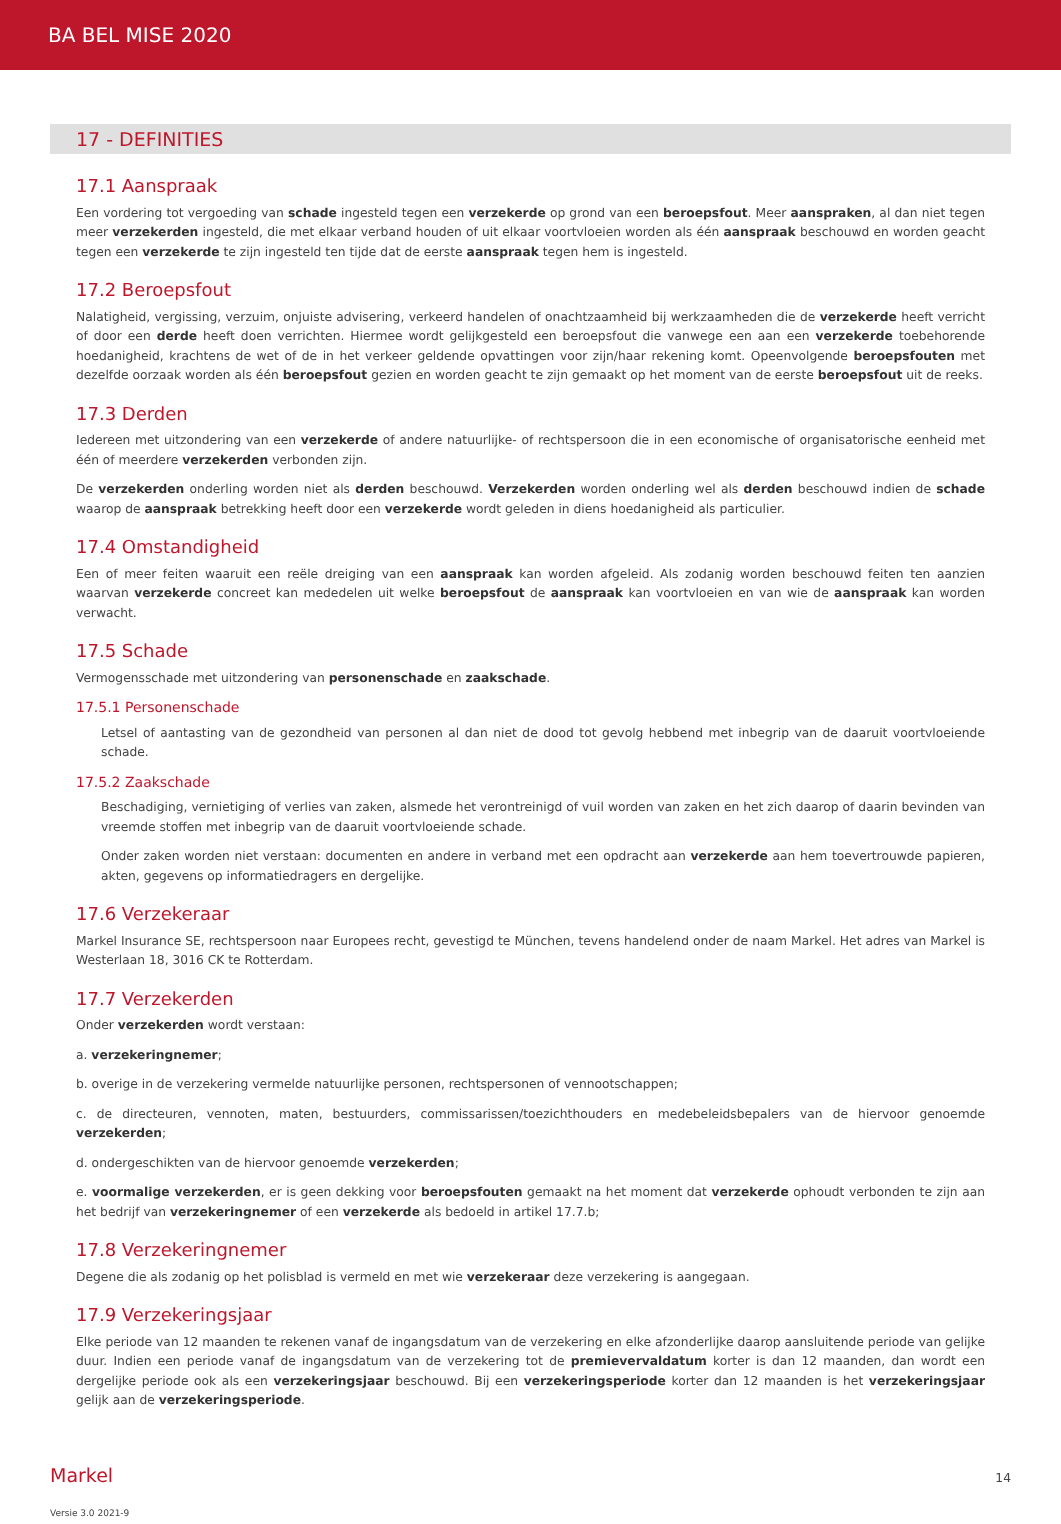BA BEL MISE 2020
17 - DEFINITIES
17.1 Aanspraak
Een vordering tot vergoeding van schade ingesteld tegen een verzekerde op grond van een beroepsfout. Meer aanspraken, al dan niet tegen meer verzekerden ingesteld, die met elkaar verband houden of uit elkaar voortvloeien worden als één aanspraak beschouwd en worden geacht tegen een verzekerde te zijn ingesteld ten tijde dat de eerste aanspraak tegen hem is ingesteld.
17.2 Beroepsfout
Nalatigheid, vergissing, verzuim, onjuiste advisering, verkeerd handelen of onachtzaamheid bij werkzaamheden die de verzekerde heeft verricht of door een derde heeft doen verrichten. Hiermee wordt gelijkgesteld een beroepsfout die vanwege een aan een verzekerde toebehorende hoedanigheid, krachtens de wet of de in het verkeer geldende opvattingen voor zijn/haar rekening komt. Opeenvolgende beroepsfouten met dezelfde oorzaak worden als één beroepsfout gezien en worden geacht te zijn gemaakt op het moment van de eerste beroepsfout uit de reeks.
17.3 Derden
Iedereen met uitzondering van een verzekerde of andere natuurlijke- of rechtspersoon die in een economische of organisatorische eenheid met één of meerdere verzekerden verbonden zijn.
De verzekerden onderling worden niet als derden beschouwd. Verzekerden worden onderling wel als derden beschouwd indien de schade waarop de aanspraak betrekking heeft door een verzekerde wordt geleden in diens hoedanigheid als particulier.
17.4 Omstandigheid
Een of meer feiten waaruit een reële dreiging van een aanspraak kan worden afgeleid. Als zodanig worden beschouwd feiten ten aanzien waarvan verzekerde concreet kan mededelen uit welke beroepsfout de aanspraak kan voortvloeien en van wie de aanspraak kan worden verwacht.
17.5 Schade
Vermogensschade met uitzondering van personenschade en zaakschade.
17.5.1 Personenschade
Letsel of aantasting van de gezondheid van personen al dan niet de dood tot gevolg hebbend met inbegrip van de daaruit voortvloeiende schade.
17.5.2 Zaakschade
Beschadiging, vernietiging of verlies van zaken, alsmede het verontreinigd of vuil worden van zaken en het zich daarop of daarin bevinden van vreemde stoffen met inbegrip van de daaruit voortvloeiende schade.
Onder zaken worden niet verstaan: documenten en andere in verband met een opdracht aan verzekerde aan hem toevertrouwde papieren, akten, gegevens op informatiedragers en dergelijke.
17.6 Verzekeraar
Markel Insurance SE, rechtspersoon naar Europees recht, gevestigd te München, tevens handelend onder de naam Markel. Het adres van Markel is Westerlaan 18, 3016 CK te Rotterdam.
17.7 Verzekerden
Onder verzekerden wordt verstaan:
a. verzekeringnemer;
b. overige in de verzekering vermelde natuurlijke personen, rechtspersonen of vennootschappen;
c. de directeuren, vennoten, maten, bestuurders, commissarissen/toezichthouders en medebeleidsbepalers van de hiervoor genoemde verzekerden;
d. ondergeschikten van de hiervoor genoemde verzekerden;
e. voormalige verzekerden, er is geen dekking voor beroepsfouten gemaakt na het moment dat verzekerde ophoudt verbonden te zijn aan het bedrijf van verzekeringnemer of een verzekerde als bedoeld in artikel 17.7.b;
17.8 Verzekeringnemer
Degene die als zodanig op het polisblad is vermeld en met wie verzekeraar deze verzekering is aangegaan.
17.9 Verzekeringsjaar
Elke periode van 12 maanden te rekenen vanaf de ingangsdatum van de verzekering en elke afzonderlijke daarop aansluitende periode van gelijke duur. Indien een periode vanaf de ingangsdatum van de verzekering tot de premievervaldatum korter is dan 12 maanden, dan wordt een dergelijke periode ook als een verzekeringsjaar beschouwd. Bij een verzekeringsperiode korter dan 12 maanden is het verzekeringsjaar gelijk aan de verzekeringsperiode.
Markel 14
Versie 3.0 2021-9